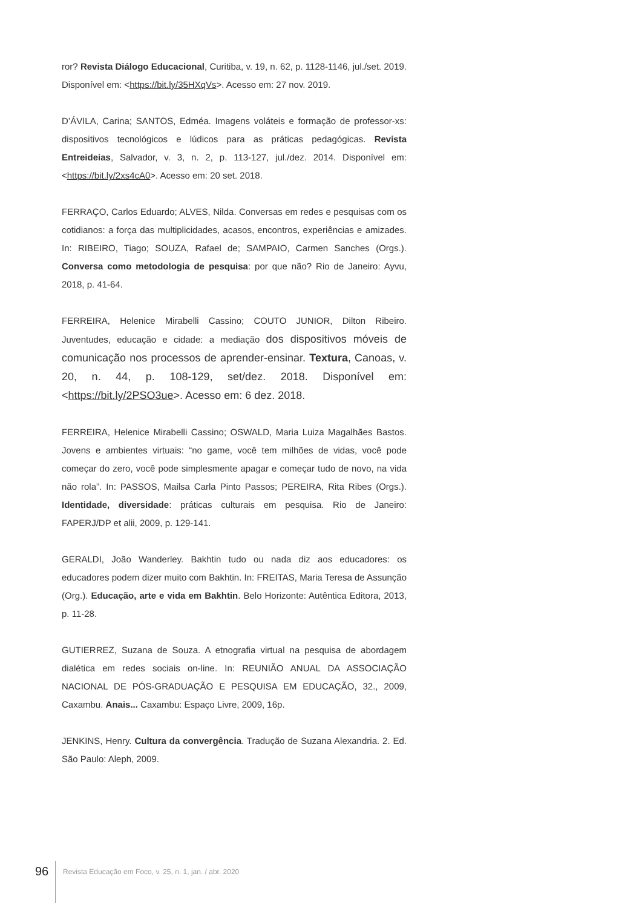ror? Revista Diálogo Educacional, Curitiba, v. 19, n. 62, p. 1128-1146, jul./set. 2019. Disponível em: <https://bit.ly/35HXqVs>. Acesso em: 27 nov. 2019.
D’ÁVILA, Carina; SANTOS, Edméa. Imagens voláteis e formação de professor-xs: dispositivos tecnológicos e lúdicos para as práticas pedagógicas. Revista Entreideias, Salvador, v. 3, n. 2, p. 113-127, jul./dez. 2014. Disponível em: <https://bit.ly/2xs4cA0>. Acesso em: 20 set. 2018.
FERRAÇO, Carlos Eduardo; ALVES, Nilda. Conversas em redes e pesquisas com os cotidianos: a força das multiplicidades, acasos, encontros, experiências e amizades. In: RIBEIRO, Tiago; SOUZA, Rafael de; SAMPAIO, Carmen Sanches (Orgs.). Conversa como metodologia de pesquisa: por que não? Rio de Janeiro: Ayvu, 2018, p. 41-64.
FERREIRA, Helenice Mirabelli Cassino; COUTO JUNIOR, Dilton Ribeiro. Juventudes, educação e cidade: a mediação dos dispositivos móveis de comunicação nos processos de aprender-ensinar. Textura, Canoas, v. 20, n. 44, p. 108-129, set/dez. 2018. Disponível em: <https://bit.ly/2PSO3ue>. Acesso em: 6 dez. 2018.
FERREIRA, Helenice Mirabelli Cassino; OSWALD, Maria Luiza Magalhães Bastos. Jovens e ambientes virtuais: “no game, você tem milhões de vidas, você pode começar do zero, você pode simplesmente apagar e começar tudo de novo, na vida não rola”. In: PASSOS, Mailsa Carla Pinto Passos; PEREIRA, Rita Ribes (Orgs.). Identidade, diversidade: práticas culturais em pesquisa. Rio de Janeiro: FAPERJ/DP et alii, 2009, p. 129-141.
GERALDI, João Wanderley. Bakhtin tudo ou nada diz aos educadores: os educadores podem dizer muito com Bakhtin. In: FREITAS, Maria Teresa de Assunção (Org.). Educação, arte e vida em Bakhtin. Belo Horizonte: Autêntica Editora, 2013, p. 11-28.
GUTIERREZ, Suzana de Souza. A etnografia virtual na pesquisa de abordagem dialética em redes sociais on-line. In: REUNIÃO ANUAL DA ASSOCIAÇÃO NACIONAL DE PÓS-GRADUAÇÃO E PESQUISA EM EDUCAÇÃO, 32., 2009, Caxambu. Anais... Caxambu: Espaço Livre, 2009, 16p.
JENKINS, Henry. Cultura da convergência. Tradução de Suzana Alexandria. 2. Ed. São Paulo: Aleph, 2009.
96 Revista Educação em Foco, v. 25, n. 1, jan. / abr. 2020